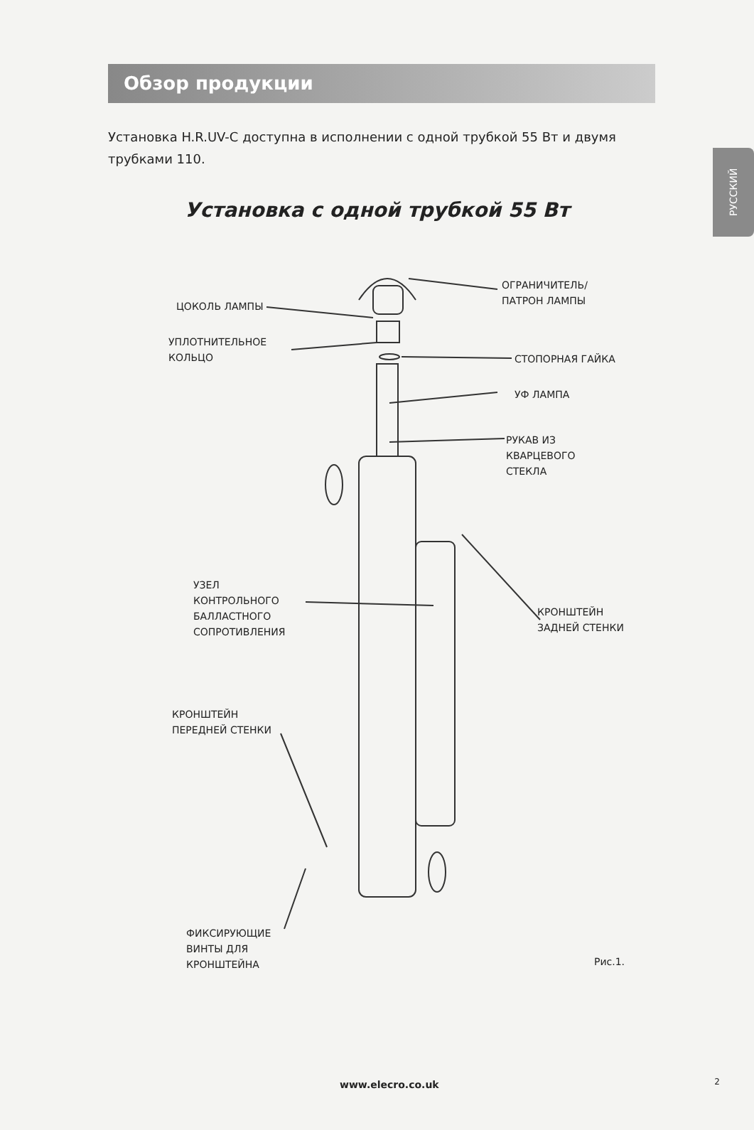РУССКИЙ
Обзор продукции
Установка H.R.UV-C доступна в исполнении с одной трубкой 55 Вт и двумя трубками 110.
Установка с одной трубкой 55 Вт
ЦОКОЛЬ ЛАМПЫ
ОГРАНИЧИТЕЛЬ/
ПАТРОН ЛАМПЫ
УПЛОТНИТЕЛЬНОЕ
КОЛЬЦО
СТОПОРНАЯ ГАЙКА
УФ ЛАМПА
РУКАВ ИЗ
КВАРЦЕВОГО
СТЕКЛА
УЗЕЛ
КОНТРОЛЬНОГО
БАЛЛАСТНОГО
СОПРОТИВЛЕНИЯ
КРОНШТЕЙН
ЗАДНЕЙ СТЕНКИ
КРОНШТЕЙН
ПЕРЕДНЕЙ СТЕНКИ
ФИКСИРУЮЩИЕ
ВИНТЫ ДЛЯ
КРОНШТЕЙНА
Рис.1.
www.elecro.co.uk 2